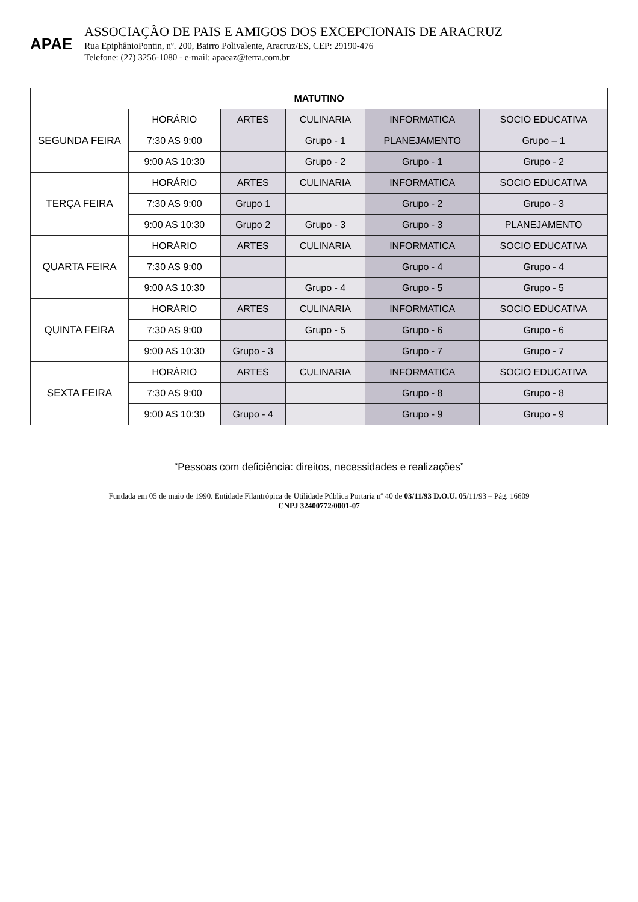APAE
ASSOCIAÇÃO DE PAIS E AMIGOS DOS EXCEPCIONAIS DE ARACRUZ
Rua EpiphânioPontin, nº. 200, Bairro Polivalente, Aracruz/ES, CEP: 29190-476
Telefone: (27) 3256-1080 - e-mail: apaeaz@terra.com.br
| MATUTINO | | | | | |
| --- | --- | --- | --- | --- | --- |
| SEGUNDA FEIRA | HORÁRIO | ARTES | CULINARIA | INFORMATICA | SOCIO EDUCATIVA |
| | 7:30 AS 9:00 | | Grupo - 1 | PLANEJAMENTO | Grupo – 1 |
| | 9:00 AS 10:30 | | Grupo - 2 | Grupo - 1 | Grupo - 2 |
| TERÇA FEIRA | HORÁRIO | ARTES | CULINARIA | INFORMATICA | SOCIO EDUCATIVA |
| | 7:30 AS 9:00 | Grupo 1 | | Grupo - 2 | Grupo - 3 |
| | 9:00 AS 10:30 | Grupo 2 | Grupo - 3 | Grupo - 3 | PLANEJAMENTO |
| QUARTA FEIRA | HORÁRIO | ARTES | CULINARIA | INFORMATICA | SOCIO EDUCATIVA |
| | 7:30 AS 9:00 | | | Grupo - 4 | Grupo - 4 |
| | 9:00 AS 10:30 | | Grupo - 4 | Grupo - 5 | Grupo - 5 |
| QUINTA FEIRA | HORÁRIO | ARTES | CULINARIA | INFORMATICA | SOCIO EDUCATIVA |
| | 7:30 AS 9:00 | | Grupo - 5 | Grupo - 6 | Grupo - 6 |
| | 9:00 AS 10:30 | Grupo - 3 | | Grupo - 7 | Grupo - 7 |
| SEXTA FEIRA | HORÁRIO | ARTES | CULINARIA | INFORMATICA | SOCIO EDUCATIVA |
| | 7:30 AS 9:00 | | | Grupo - 8 | Grupo - 8 |
| | 9:00 AS 10:30 | Grupo - 4 | | Grupo - 9 | Grupo - 9 |
“Pessoas com deficiência: direitos, necessidades e realizações”
Fundada em 05 de maio de 1990. Entidade Filantrópica de Utilidade Pública Portaria nº 40 de 03/11/93 D.O.U. 05/11/93 – Pág. 16609
CNPJ 32400772/0001-07